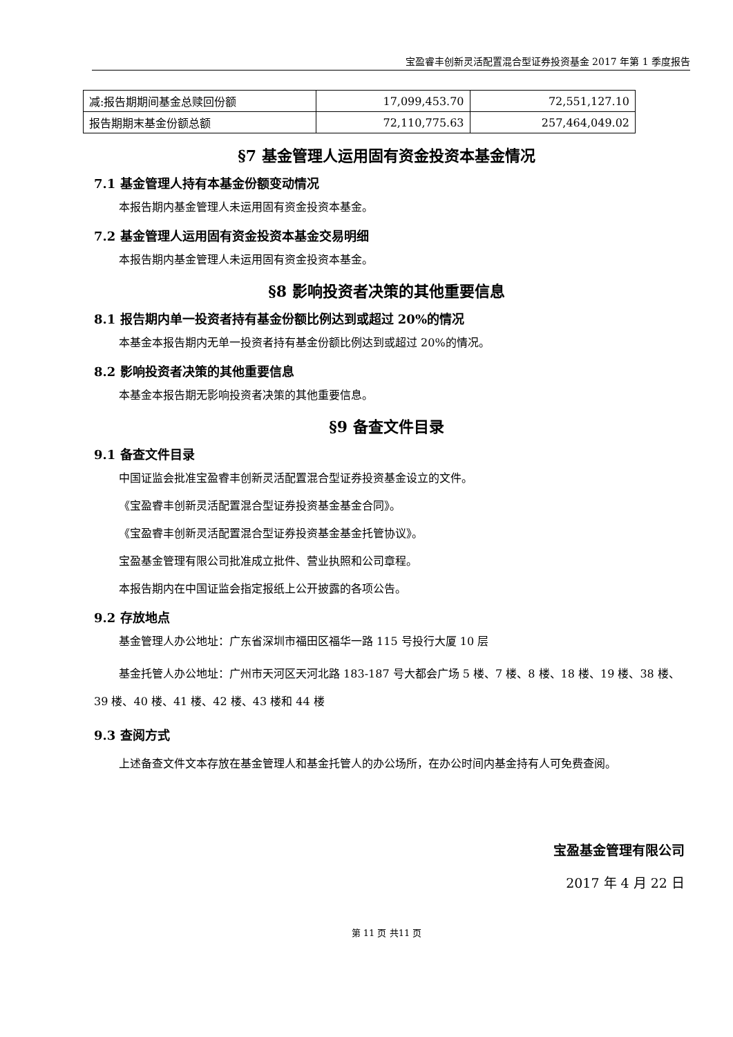宝盈睿丰创新灵活配置混合型证券投资基金 2017 年第 1 季度报告
| 减:报告期期间基金总赎回份额 | 17,099,453.70 | 72,551,127.10 |
| 报告期期末基金份额总额 | 72,110,775.63 | 257,464,049.02 |
§7 基金管理人运用固有资金投资本基金情况
7.1 基金管理人持有本基金份额变动情况
本报告期内基金管理人未运用固有资金投资本基金。
7.2 基金管理人运用固有资金投资本基金交易明细
本报告期内基金管理人未运用固有资金投资本基金。
§8 影响投资者决策的其他重要信息
8.1 报告期内单一投资者持有基金份额比例达到或超过 20%的情况
本基金本报告期内无单一投资者持有基金份额比例达到或超过 20%的情况。
8.2 影响投资者决策的其他重要信息
本基金本报告期无影响投资者决策的其他重要信息。
§9 备查文件目录
9.1 备查文件目录
中国证监会批准宝盈睿丰创新灵活配置混合型证券投资基金设立的文件。
《宝盈睿丰创新灵活配置混合型证券投资基金基金合同》。
《宝盈睿丰创新灵活配置混合型证券投资基金基金托管协议》。
宝盈基金管理有限公司批准成立批件、营业执照和公司章程。
本报告期内在中国证监会指定报纸上公开披露的各项公告。
9.2 存放地点
基金管理人办公地址：广东省深圳市福田区福华一路 115 号投行大厦 10 层
基金托管人办公地址：广州市天河区天河北路 183-187 号大都会广场 5 楼、7 楼、8 楼、18 楼、19 楼、38 楼、39 楼、40 楼、41 楼、42 楼、43 楼和 44 楼
9.3 查阅方式
上述备查文件文本存放在基金管理人和基金托管人的办公场所，在办公时间内基金持有人可免费查阅。
宝盈基金管理有限公司
2017 年 4 月 22 日
第 11 页 共11 页